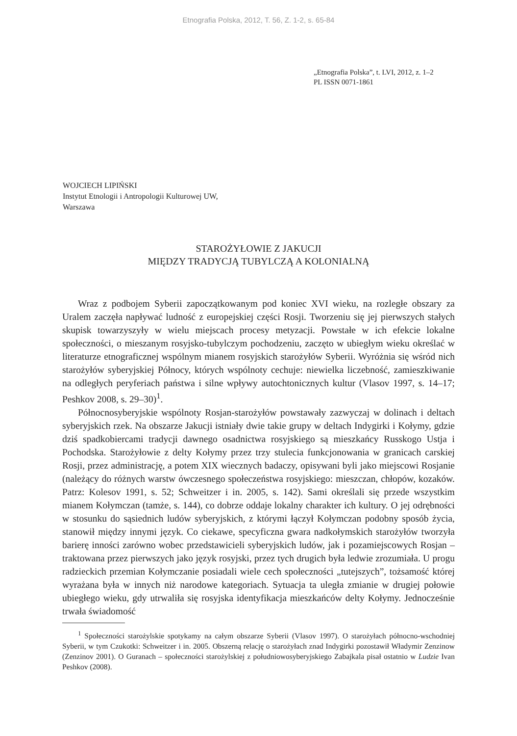Etnografia Polska, 2012, T. 56, Z. 1-2, s. 65-84
„Etnografia Polska”, t. LVI, 2012, z. 1–2
PL ISSN 0071-1861
WOJCIECH LIPIŃSKI
Instytut Etnologii i Antropologii Kulturowej UW,
Warszawa
STAROŻYŁOWIE Z JAKUCJI
MIĘDZY TRADYCJĄ TUBYLCZĄ A KOLONIALNĄ
Wraz z podbojem Syberii zapoczątkowanym pod koniec XVI wieku, na rozległe obszary za Uralem zaczęła napływać ludność z europejskiej części Rosji. Tworzeniu się jej pierwszych stałych skupisk towarzyszyły w wielu miejscach procesy metyzacji. Powstałe w ich efekcie lokalne społeczności, o mieszanym rosyjsko-tubylczym pochodzeniu, zaczęto w ubiegłym wieku określać w literaturze etnograficznej wspólnym mianem rosyjskich starożyłów Syberii. Wyróżnia się wśród nich starożyłów syberyjskiej Północy, których wspólnoty cechuje: niewielka liczebność, zamieszkiwanie na odległych peryferiach państwa i silne wpływy autochtonicznych kultur (Vlasov 1997, s. 14–17; Peshkov 2008, s. 29–30)<sup>1</sup>.
Północnosyberyjskie wspólnoty Rosjan-starożyłów powstawały zazwyczaj w dolinach i deltach syberyjskich rzek. Na obszarze Jakucji istniały dwie takie grupy w deltach Indygirki i Kołymy, gdzie dziś spadkobiercami tradycji dawnego osadnictwa rosyjskiego są mieszkańcy Russkogo Ustja i Pochodska. Starożyłowie z delty Kołymy przez trzy stulecia funkcjonowania w granicach carskiej Rosji, przez administrację, a potem XIX wiecznych badaczy, opisywani byli jako miejscowi Rosjanie (należący do różnych warstw ówczesnego społeczeństwa rosyjskiego: mieszczan, chłopów, kozaków. Patrz: Kolesov 1991, s. 52; Schweitzer i in. 2005, s. 142). Sami określali się przede wszystkim mianem Kołymczan (tamże, s. 144), co dobrze oddaje lokalny charakter ich kultury. O jej odrębności w stosunku do sąsiednich ludów syberyjskich, z którymi łączył Kołymczan podobny sposób życia, stanowił między innymi język. Co ciekawe, specyficzna gwara nadkołymskich starożyłów tworzyła barierę inności zarówno wobec przedstawicieli syberyjskich ludów, jak i pozamiejscowych Rosjan – traktowana przez pierwszych jako język rosyjski, przez tych drugich była ledwie zrozumiała. U progu radzieckich przemian Kołymczanie posiadali wiele cech społeczności „tutejszych”, tożsamość której wyrażana była w innych niż narodowe kategoriach. Sytuacja ta uległa zmianie w drugiej połowie ubiegłego wieku, gdy utrwaliła się rosyjska identyfikacja mieszkańców delty Kołymy. Jednocześnie trwała świadomość
<sup>1</sup> Społeczności starożylskie spotykamy na całym obszarze Syberii (Vlasov 1997). O starożyłach północno-wschodniej Syberii, w tym Czukotki: Schweitzer i in. 2005. Obszerną relację o starożyłach znad Indygirki pozostawił Władymir Zenzinow (Zenzinov 2001). O Guranach – społeczności starożylskiej z południowosyberyjskiego Zabajkala pisał ostatnio w Ludzie Ivan Peshkov (2008).